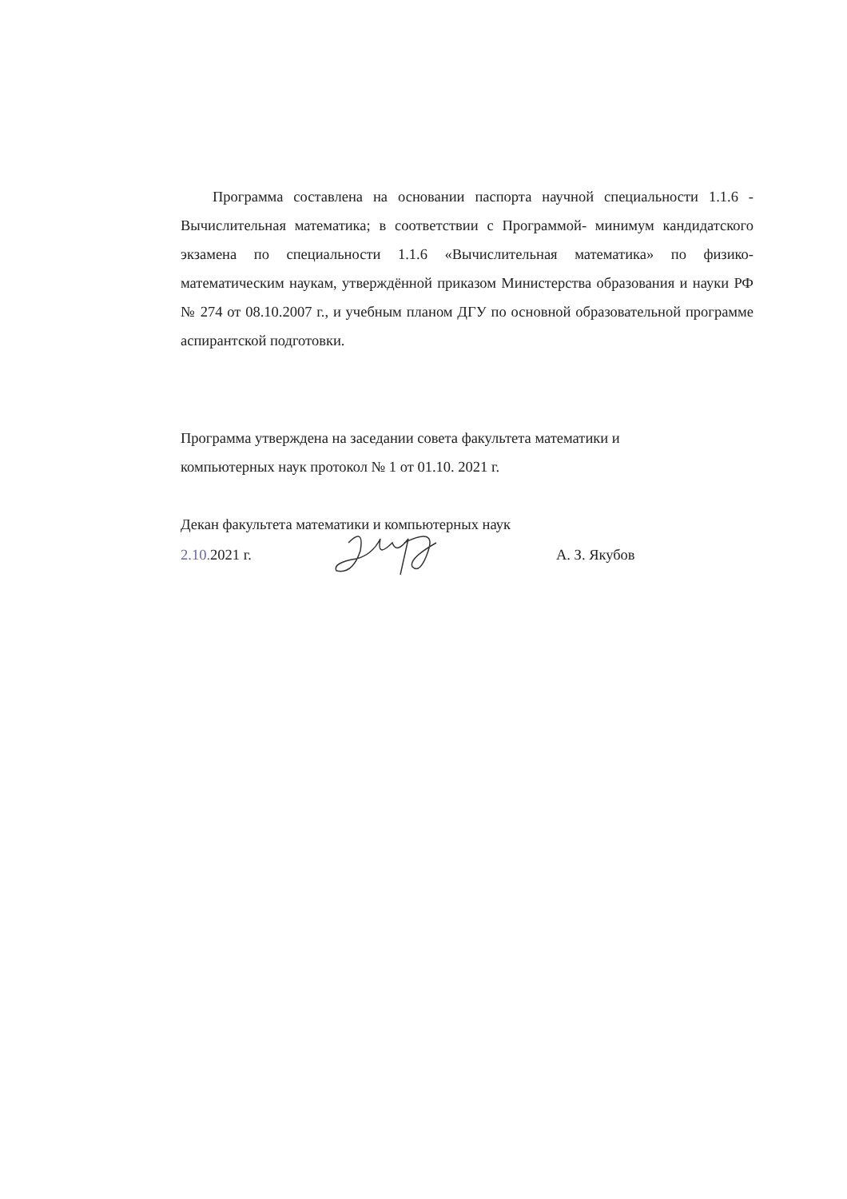Программа составлена на основании паспорта научной специальности 1.1.6 - Вычислительная математика; в соответствии с Программой- минимум кандидатского экзамена по специальности 1.1.6 «Вычислительная математика» по физико-математическим наукам, утверждённой приказом Министерства образования и науки РФ № 274 от 08.10.2007 г., и учебным планом ДГУ по основной образовательной программе аспирантской подготовки.
Программа утверждена на заседании совета факультета математики и
компьютерных наук протокол № 1 от 01.10. 2021 г.
Декан факультета математики и компьютерных наук
2.10. 2021 г. А. З. Якубов